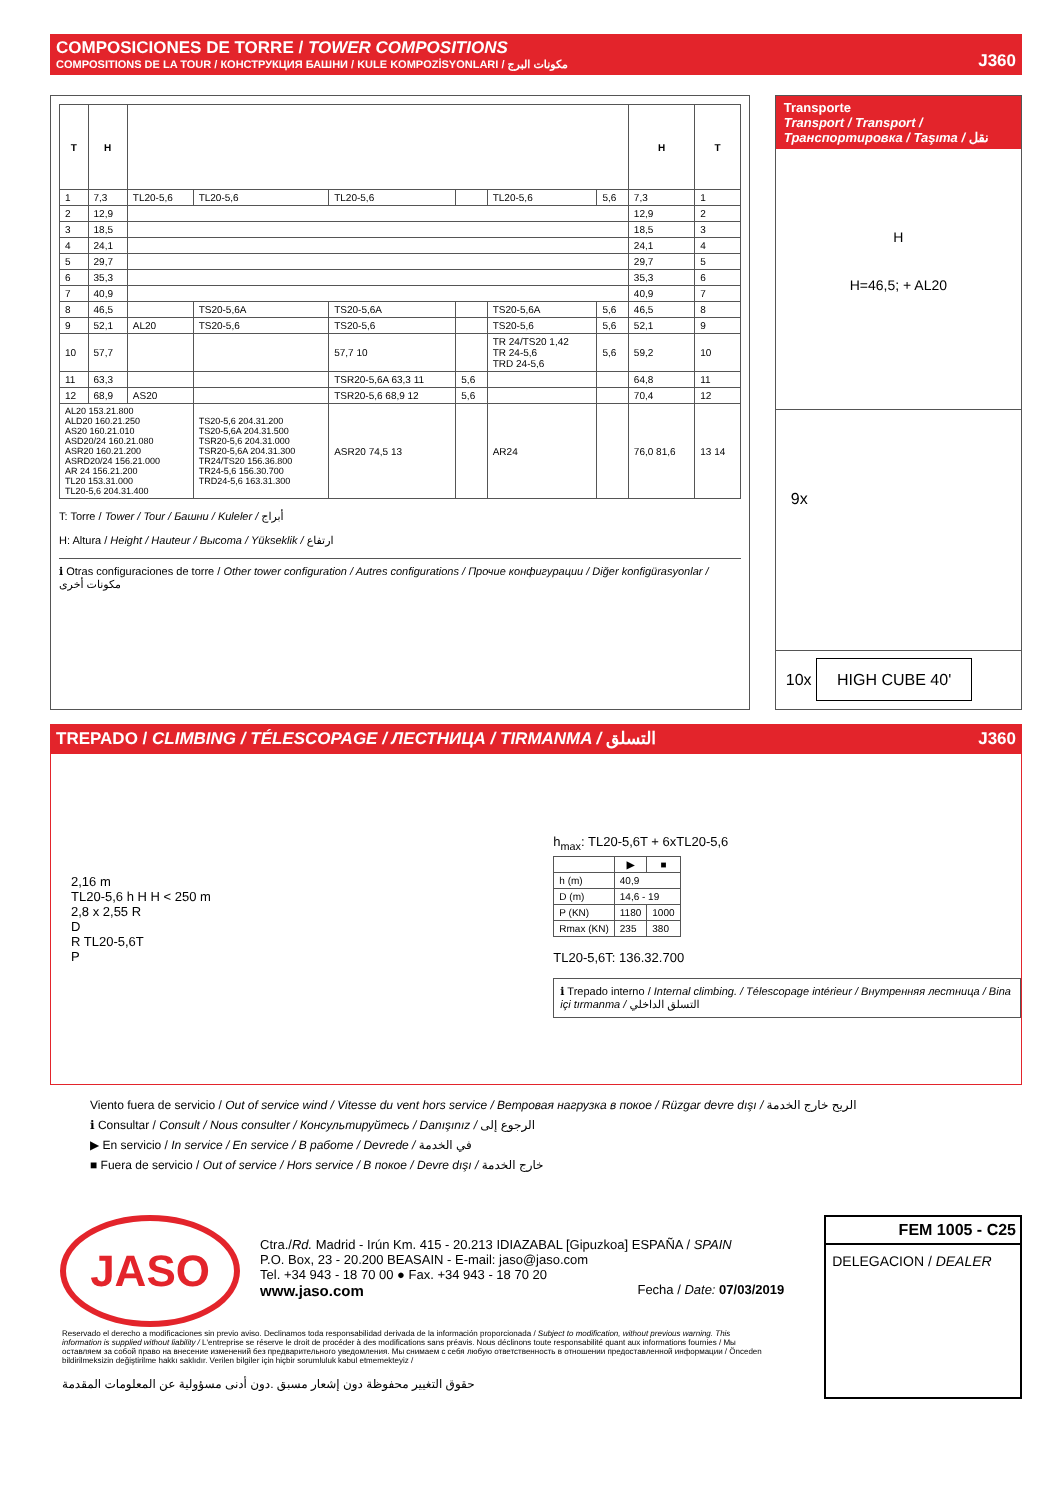COMPOSICIONES DE TORRE / TOWER COMPOSITIONS
COMPOSITIONS DE LA TOUR / КОНСТРУКЦИЯ БАШНИ / KULE KOMPOZİSYONLARI / مكونات البرج
J360
| T | H | | | | | | | H | T |
| --- | --- | --- | --- | --- | --- | --- | --- | --- | --- |
| 1 | 7,3 | TL20-5,6 | TL20-5,6 | TL20-5,6 | | TL20-5,6 | 5,6 | 7,3 | 1 |
| 2 | 12,9 | | | | | | | 12,9 | 2 |
| 3 | 18,5 | | | | | | | 18,5 | 3 |
| 4 | 24,1 | | | | | | | 24,1 | 4 |
| 5 | 29,7 | | | | | | | 29,7 | 5 |
| 6 | 35,3 | | | | | | | 35,3 | 6 |
| 7 | 40,9 | | | | | | | 40,9 | 7 |
| 8 | 46,5 | | TS20-5,6A | TS20-5,6A | | TS20-5,6A | 5,6 | 46,5 | 8 |
| 9 | 52,1 | AL20 | TS20-5,6 | TS20-5,6 | | TS20-5,6 | 5,6 | 52,1 | 9 |
| 10 | 57,7 | | | 57,7 10 | | TR 24/TS20 1,42 TR 24-5,6 TRD 24-5,6 | 5,6 | 59,2 | 10 |
| 11 | 63,3 | | | TSR20-5,6A 63,3 11 | 5,6 | | | 64,8 | 11 |
| 12 | 68,9 | AS20 | | TSR20-5,6 68,9 12 | 5,6 | | | 70,4 | 12 |
| AL20 153.21.800 ALD20 160.21.250 AS20 160.21.010 ASD20/24 160.21.080 ASR20 160.21.200 ASRD20/24 156.21.000 AR 24 156.21.200 TL20 153.31.000 TL20-5,6 204.31.400 | | | TS20-5,6 204.31.200 TS20-5,6A 204.31.500 TSR20-5,6 204.31.000 TSR20-5,6A 204.31.300 TR24/TS20 156.36.800 TR24-5,6 156.30.700 TRD24-5,6 163.31.300 | ASR20 74,5 13 | | AR24 | | 76,0 81,6 | 13 14 |
T: Torre / Tower / Tour / Башни / Kuleler / أبراج
H: Altura / Height / Hauteur / Высота / Yükseklik / ارتفاع
ℹ Otras configuraciones de torre / Other tower configuration / Autres configurations / Прочие конфигурации / Diğer konfigürasyonlar / مكونات أخرى
Transporte
Transport / Transport / Транспортировка / Taşıma / نقل
H
H=46,5; + AL20
9x
10x HIGH CUBE 40'
TREPADO / CLIMBING / TÉLESCOPAGE / ЛЕСТНИЦА / TIRMANMA / التسلق J360
2,16 m
TL20-5,6 h H H < 250 m
2,8 x 2,55 R
D
R TL20-5,6T
P
h<sub>max</sub>: TL20-5,6T + 6xTL20-5,6
| | ▶ | ■ |
| --- | --- | --- |
| h (m) | 40,9 | |
| D (m) | 14,6 - 19 | |
| P (KN) | 1180 | 1000 |
| Rmax (KN) | 235 | 380 |
TL20-5,6T: 136.32.700
ℹ Trepado interno / Internal climbing. / Télescopage intérieur / Внутренняя лестница / Bina içi tırmanma / التسلق الداخلي
Viento fuera de servicio / Out of service wind / Vitesse du vent hors service / Ветровая нагрузка в покое / Rüzgar devre dışı / الريح خارج الخدمة
ℹ Consultar / Consult / Nous consulter / Консультируйтесь / Danışınız / الرجوع إلى
▶ En servicio / In service / En service / В работе / Devrede / في الخدمة
■ Fuera de servicio / Out of service / Hors service / В покое / Devre dışı / خارج الخدمة
JASO
Ctra./Rd. Madrid - Irún Km. 415 - 20.213 IDIAZABAL [Gipuzkoa] ESPAÑA / SPAIN
P.O. Box, 23 - 20.200 BEASAIN - E-mail: jaso@jaso.com
Tel. +34 943 - 18 70 00 ● Fax. +34 943 - 18 70 20
www.jaso.com Fecha / Date: 07/03/2019
FEM 1005 - C25
DELEGACION / DEALER
Reservado el derecho a modificaciones sin previo aviso. Declinamos toda responsabilidad derivada de la información proporcionada / Subject to modification, without previous warning. This information is supplied without liability / L'entreprise se réserve le droit de procéder à des modifications sans préavis. Nous déclinons toute responsabilité quant aux informations fournies / Мы оставляем за собой право на внесение изменений без предварительного уведомления. Мы снимаем с себя любую ответственность в отношении предоставленной информации / Önceden bildirilmeksizin değiştirilme hakkı saklıdır. Verilen bilgiler için hiçbir sorumluluk kabul etmemekteyiz /
حقوق التغيير محفوظة دون إشعار مسبق .دون أدنى مسؤولية عن المعلومات المقدمة